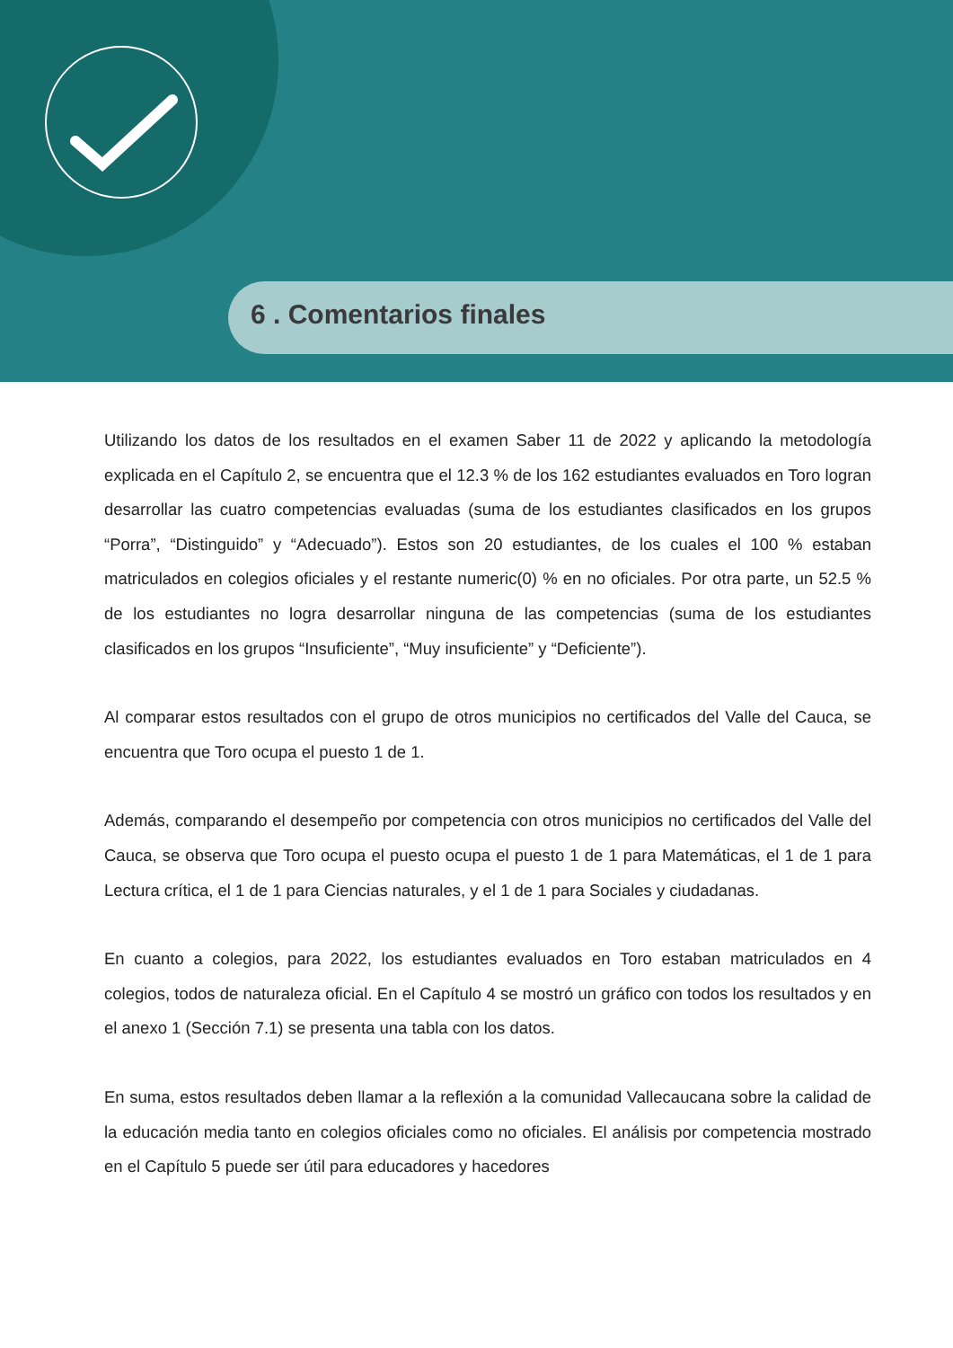6 . Comentarios finales
Utilizando los datos de los resultados en el examen Saber 11 de 2022 y aplicando la metodología explicada en el Capítulo 2, se encuentra que el 12.3 % de los 162 estudiantes evaluados en Toro logran desarrollar las cuatro competencias evaluadas (suma de los estudiantes clasificados en los grupos “Porra”, “Distinguido” y “Adecuado”). Estos son 20 estudiantes, de los cuales el 100 % estaban matriculados en colegios oficiales y el restante numeric(0) % en no oficiales. Por otra parte, un 52.5 % de los estudiantes no logra desarrollar ninguna de las competencias (suma de los estudiantes clasificados en los grupos “Insuficiente”, “Muy insuficiente” y “Deficiente”).
Al comparar estos resultados con el grupo de otros municipios no certificados del Valle del Cauca, se encuentra que Toro ocupa el puesto 1 de 1.
Además, comparando el desempeño por competencia con otros municipios no certificados del Valle del Cauca, se observa que Toro ocupa el puesto ocupa el puesto 1 de 1 para Matemáticas, el 1 de 1 para Lectura crítica, el 1 de 1 para Ciencias naturales, y el 1 de 1 para Sociales y ciudadanas.
En cuanto a colegios, para 2022, los estudiantes evaluados en Toro estaban matriculados en 4 colegios, todos de naturaleza oficial. En el Capítulo 4 se mostró un gráfico con todos los resultados y en el anexo 1 (Sección 7.1) se presenta una tabla con los datos.
En suma, estos resultados deben llamar a la reflexión a la comunidad Vallecaucana sobre la calidad de la educación media tanto en colegios oficiales como no oficiales. El análisis por competencia mostrado en el Capítulo 5 puede ser útil para educadores y hacedores